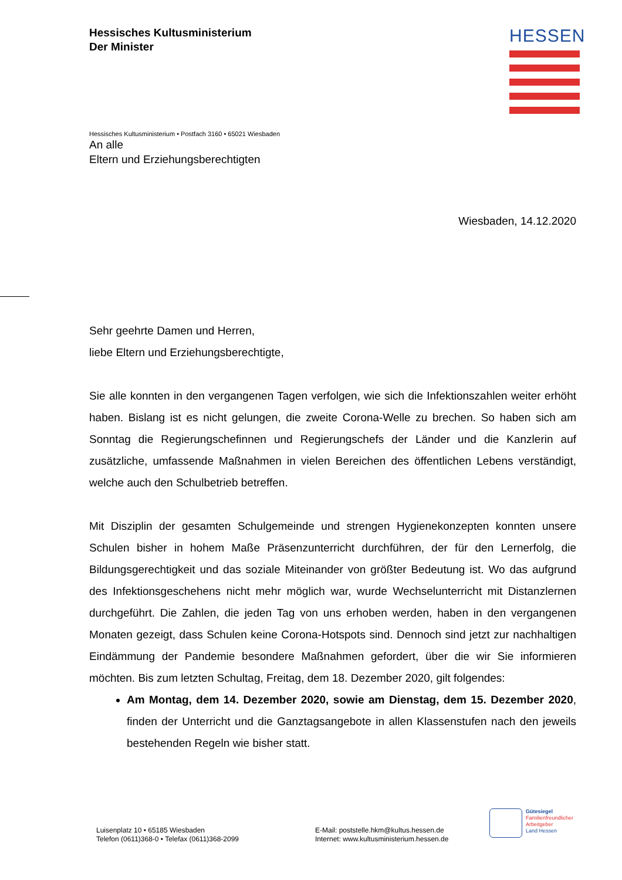Hessisches Kultusministerium
Der Minister
HESSEN
Hessisches Kultusministerium • Postfach 3160 • 65021 Wiesbaden
An alle
Eltern und Erziehungsberechtigten
Wiesbaden, 14.12.2020
Sehr geehrte Damen und Herren,
liebe Eltern und Erziehungsberechtigte,
Sie alle konnten in den vergangenen Tagen verfolgen, wie sich die Infektionszahlen weiter erhöht haben. Bislang ist es nicht gelungen, die zweite Corona-Welle zu brechen. So haben sich am Sonntag die Regierungschefinnen und Regierungschefs der Länder und die Kanzlerin auf zusätzliche, umfassende Maßnahmen in vielen Bereichen des öffentlichen Lebens verständigt, welche auch den Schulbetrieb betreffen.
Mit Disziplin der gesamten Schulgemeinde und strengen Hygienekonzepten konnten unsere Schulen bisher in hohem Maße Präsenzunterricht durchführen, der für den Lernerfolg, die Bildungsgerechtigkeit und das soziale Miteinander von größter Bedeutung ist. Wo das aufgrund des Infektionsgeschehens nicht mehr möglich war, wurde Wechselunterricht mit Distanzlernen durchgeführt. Die Zahlen, die jeden Tag von uns erhoben werden, haben in den vergangenen Monaten gezeigt, dass Schulen keine Corona-Hotspots sind. Dennoch sind jetzt zur nachhaltigen Eindämmung der Pandemie besondere Maßnahmen gefordert, über die wir Sie informieren möchten. Bis zum letzten Schultag, Freitag, dem 18. Dezember 2020, gilt folgendes:
Am Montag, dem 14. Dezember 2020, sowie am Dienstag, dem 15. Dezember 2020, finden der Unterricht und die Ganztagsangebote in allen Klassenstufen nach den jeweils bestehenden Regeln wie bisher statt.
Luisenplatz 10 • 65185 Wiesbaden
Telefon (0611)368-0 • Telefax (0611)368-2099
E-Mail: poststelle.hkm@kultus.hessen.de
Internet: www.kultusministerium.hessen.de
Gütesiegel
Familienfreundlicher
Arbeitgeber
Land Hessen